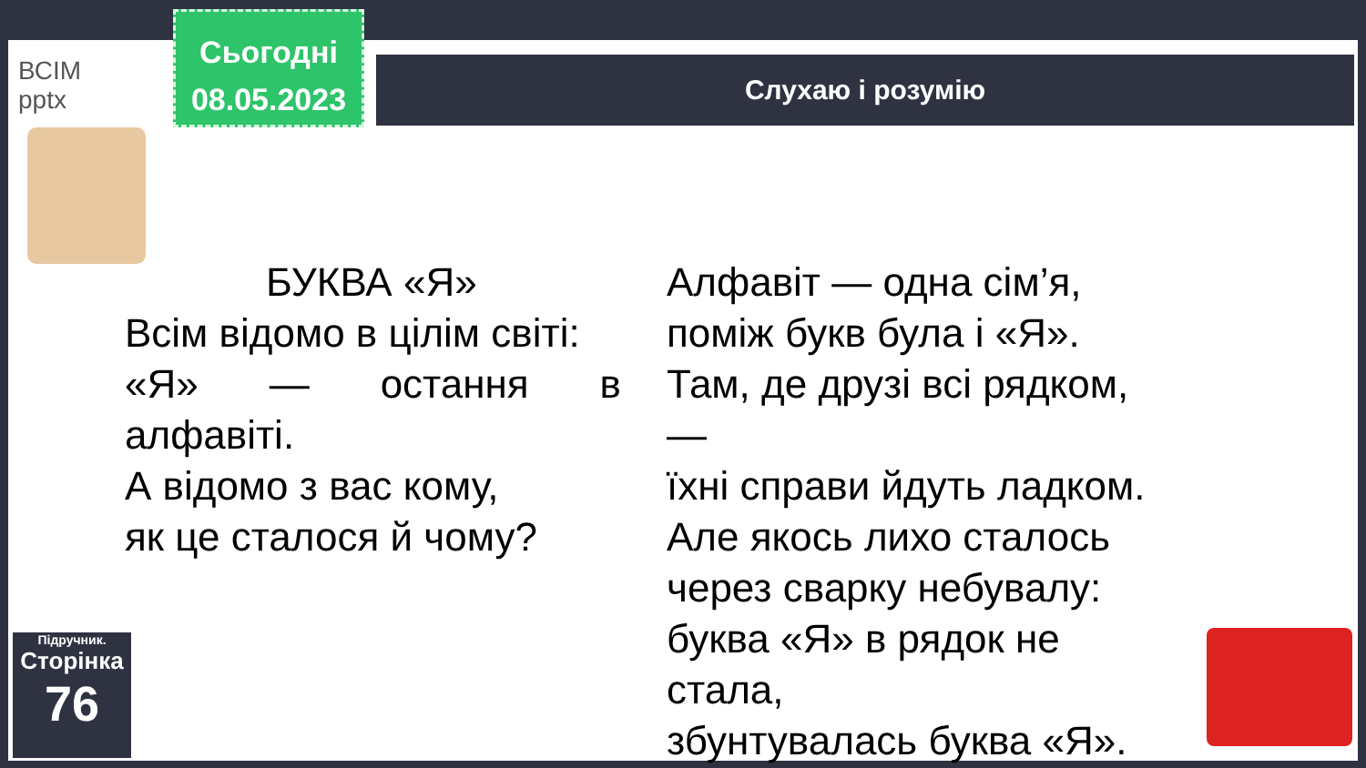ВСІМ
pptx
Сьогодні
08.05.2023
Слухаю і розумію
БУКВА «Я»
Всім відомо в цілім світі:
«Я» — остання в
алфавіті.
А відомо з вас кому,
як це сталося й чому?
Алфавіт — одна сім’я,
поміж букв була і «Я».
Там, де друзі всі рядком, —
їхні справи йдуть ладком.
Але якось лихо сталось
через сварку небувалу:
буква «Я» в рядок не стала,
збунтувалась буква «Я».
Підручник.
Сторінка
76